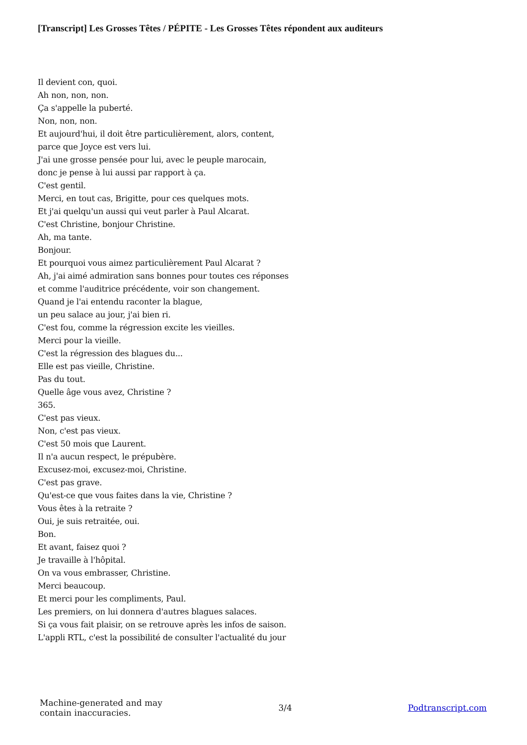[Transcript] Les Grosses Têtes / PÉPITE - Les Grosses Têtes répondent aux auditeurs
Il devient con, quoi.
Ah non, non, non.
Ça s'appelle la puberté.
Non, non, non.
Et aujourd'hui, il doit être particulièrement, alors, content,
parce que Joyce est vers lui.
J'ai une grosse pensée pour lui, avec le peuple marocain,
donc je pense à lui aussi par rapport à ça.
C'est gentil.
Merci, en tout cas, Brigitte, pour ces quelques mots.
Et j'ai quelqu'un aussi qui veut parler à Paul Alcarat.
C'est Christine, bonjour Christine.
Ah, ma tante.
Bonjour.
Et pourquoi vous aimez particulièrement Paul Alcarat ?
Ah, j'ai aimé admiration sans bonnes pour toutes ces réponses
et comme l'auditrice précédente, voir son changement.
Quand je l'ai entendu raconter la blague,
un peu salace au jour, j'ai bien ri.
C'est fou, comme la régression excite les vieilles.
Merci pour la vieille.
C'est la régression des blagues du...
Elle est pas vieille, Christine.
Pas du tout.
Quelle âge vous avez, Christine ?
365.
C'est pas vieux.
Non, c'est pas vieux.
C'est 50 mois que Laurent.
Il n'a aucun respect, le prépubère.
Excusez-moi, excusez-moi, Christine.
C'est pas grave.
Qu'est-ce que vous faites dans la vie, Christine ?
Vous êtes à la retraite ?
Oui, je suis retraitée, oui.
Bon.
Et avant, faisez quoi ?
Je travaille à l'hôpital.
On va vous embrasser, Christine.
Merci beaucoup.
Et merci pour les compliments, Paul.
Les premiers, on lui donnera d'autres blagues salaces.
Si ça vous fait plaisir, on se retrouve après les infos de saison.
L'appli RTL, c'est la possibilité de consulter l'actualité du jour
Machine-generated and may
contain inaccuracies.
3/4 Podtranscript.com